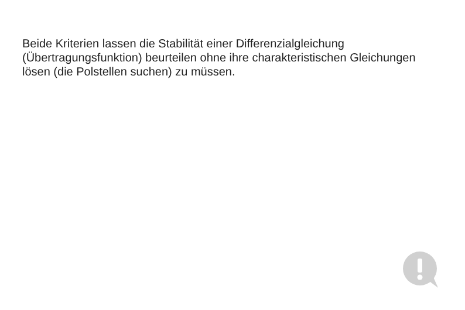Beide Kriterien lassen die Stabilität einer Differenzialgleichung (Übertragungsfunktion) beurteilen ohne ihre charakteristischen Gleichungen lösen (die Polstellen suchen) zu müssen.